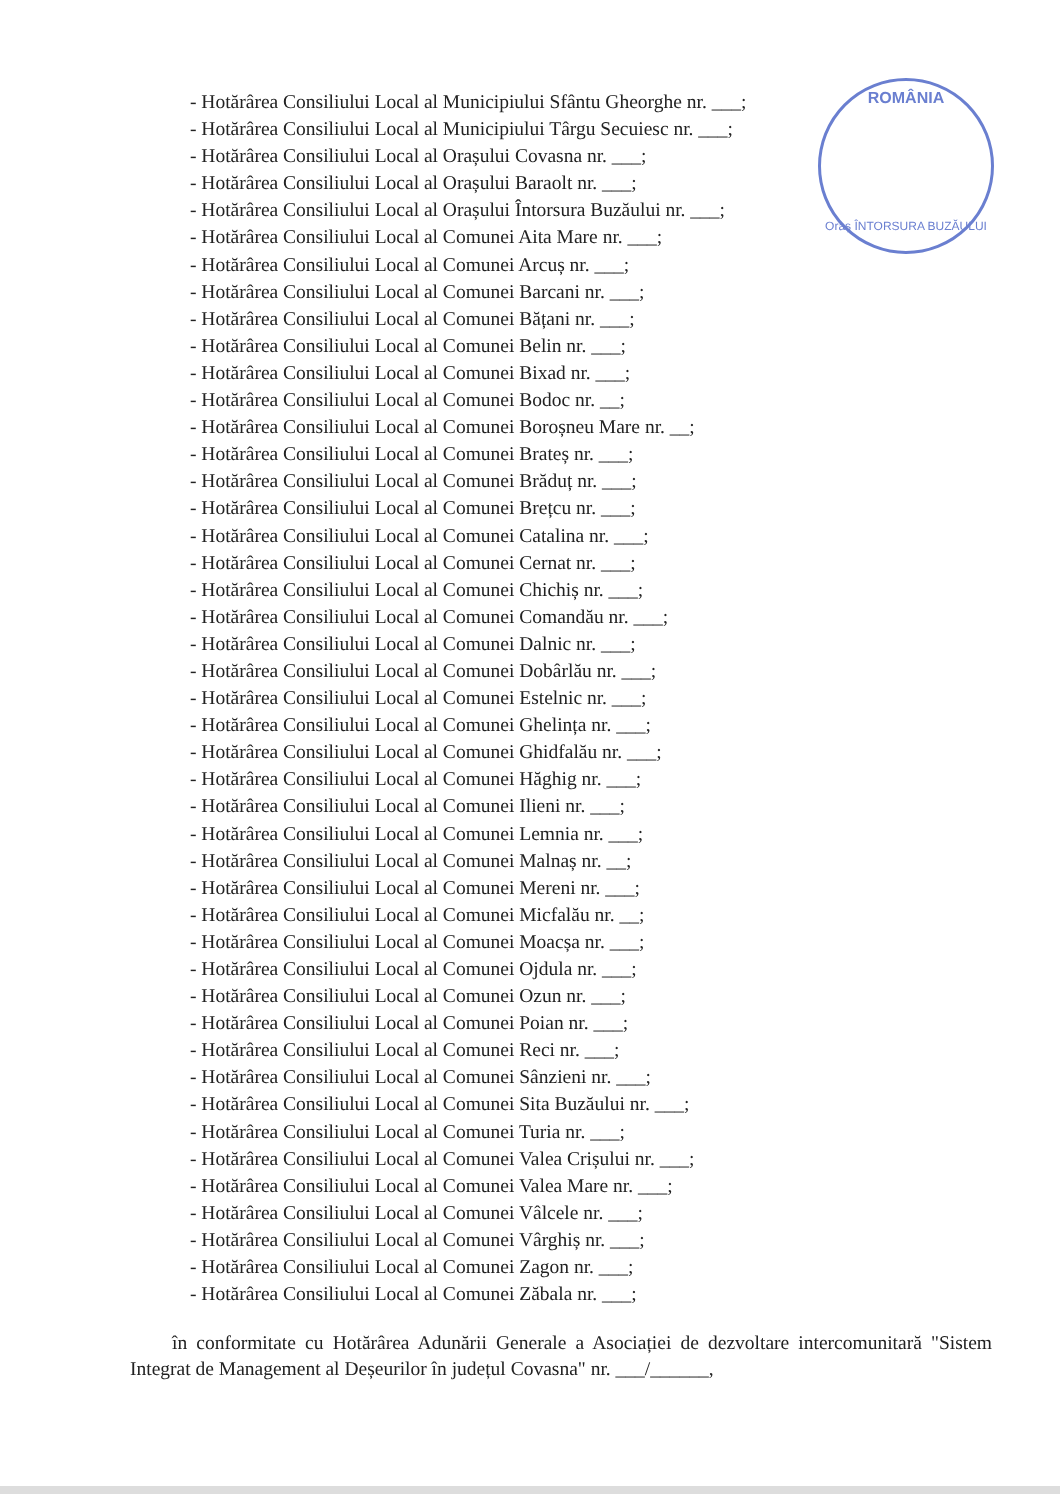ROMÂNIA
Oraș ÎNTORSURA BUZĂULUI
- Hotărârea Consiliului Local al Municipiului Sfântu Gheorghe nr. ___;
- Hotărârea Consiliului Local al Municipiului Târgu Secuiesc nr. ___;
- Hotărârea Consiliului Local al Orașului Covasna nr. ___;
- Hotărârea Consiliului Local al Orașului Baraolt nr. ___;
- Hotărârea Consiliului Local al Orașului Întorsura Buzăului nr. ___;
- Hotărârea Consiliului Local al Comunei Aita Mare nr. ___;
- Hotărârea Consiliului Local al Comunei Arcuș nr. ___;
- Hotărârea Consiliului Local al Comunei Barcani nr. ___;
- Hotărârea Consiliului Local al Comunei Bățani nr. ___;
- Hotărârea Consiliului Local al Comunei Belin nr. ___;
- Hotărârea Consiliului Local al Comunei Bixad nr. ___;
- Hotărârea Consiliului Local al Comunei Bodoc nr. __;
- Hotărârea Consiliului Local al Comunei Boroșneu Mare nr. __;
- Hotărârea Consiliului Local al Comunei Brateș nr. ___;
- Hotărârea Consiliului Local al Comunei Brăduț nr. ___;
- Hotărârea Consiliului Local al Comunei Brețcu nr. ___;
- Hotărârea Consiliului Local al Comunei Catalina nr. ___;
- Hotărârea Consiliului Local al Comunei Cernat nr. ___;
- Hotărârea Consiliului Local al Comunei Chichiș nr. ___;
- Hotărârea Consiliului Local al Comunei Comandău nr. ___;
- Hotărârea Consiliului Local al Comunei Dalnic nr. ___;
- Hotărârea Consiliului Local al Comunei Dobârlău nr. ___;
- Hotărârea Consiliului Local al Comunei Estelnic nr. ___;
- Hotărârea Consiliului Local al Comunei Ghelința nr. ___;
- Hotărârea Consiliului Local al Comunei Ghidfalău nr. ___;
- Hotărârea Consiliului Local al Comunei Hăghig nr. ___;
- Hotărârea Consiliului Local al Comunei Ilieni nr. ___;
- Hotărârea Consiliului Local al Comunei Lemnia nr. ___;
- Hotărârea Consiliului Local al Comunei Malnaș nr. __;
- Hotărârea Consiliului Local al Comunei Mereni nr. ___;
- Hotărârea Consiliului Local al Comunei Micfalău nr. __;
- Hotărârea Consiliului Local al Comunei Moacșa nr. ___;
- Hotărârea Consiliului Local al Comunei Ojdula nr. ___;
- Hotărârea Consiliului Local al Comunei Ozun nr. ___;
- Hotărârea Consiliului Local al Comunei Poian nr. ___;
- Hotărârea Consiliului Local al Comunei Reci nr. ___;
- Hotărârea Consiliului Local al Comunei Sânzieni nr. ___;
- Hotărârea Consiliului Local al Comunei Sita Buzăului nr. ___;
- Hotărârea Consiliului Local al Comunei Turia nr. ___;
- Hotărârea Consiliului Local al Comunei Valea Crișului nr. ___;
- Hotărârea Consiliului Local al Comunei Valea Mare nr. ___;
- Hotărârea Consiliului Local al Comunei Vâlcele nr. ___;
- Hotărârea Consiliului Local al Comunei Vârghiș nr. ___;
- Hotărârea Consiliului Local al Comunei Zagon nr. ___;
- Hotărârea Consiliului Local al Comunei Zăbala nr. ___;
în conformitate cu Hotărârea Adunării Generale a Asociației de dezvoltare intercomunitară "Sistem Integrat de Management al Deșeurilor în județul Covasna" nr. ___/______,